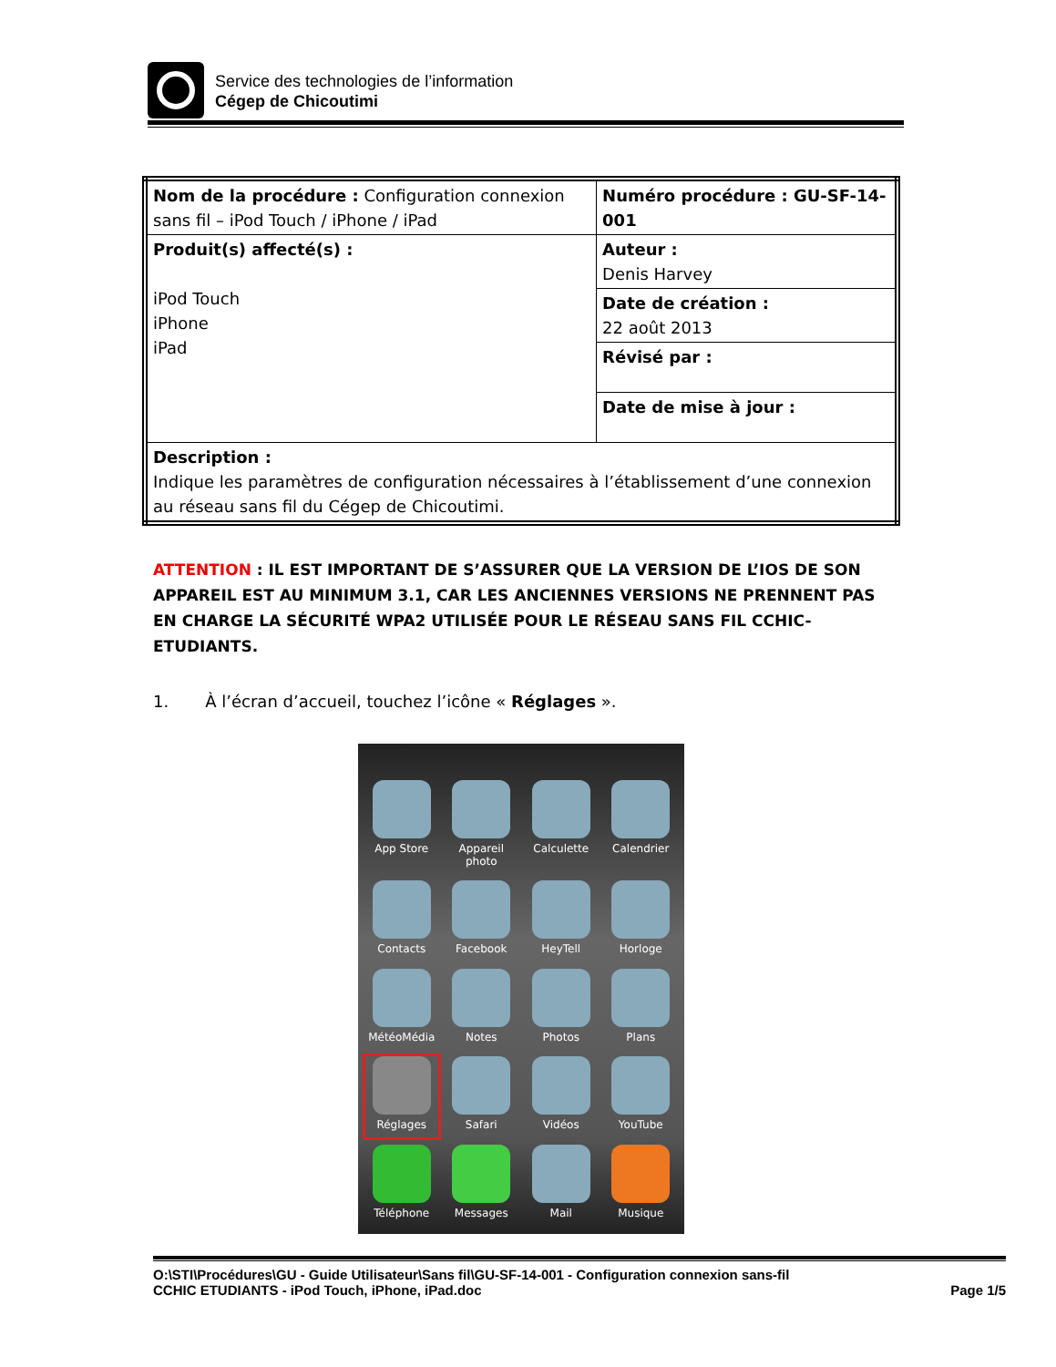Service des technologies de l’information
Cégep de Chicoutimi
| Nom de la procédure : Configuration connexion sans fil – iPod Touch / iPhone / iPad | Numéro procédure : GU-SF-14-001 |
| Produit(s) affecté(s) : iPod Touch iPhone iPad | Auteur : Denis Harvey |
| | Date de création : 22 août 2013 |
| | Révisé par : |
| | Date de mise à jour : |
| Description : Indique les paramètres de configuration nécessaires à l’établissement d’une connexion au réseau sans fil du Cégep de Chicoutimi. | |
ATTENTION : IL EST IMPORTANT DE S’ASSURER QUE LA VERSION DE L’IOS DE SON APPAREIL EST AU MINIMUM 3.1, CAR LES ANCIENNES VERSIONS NE PRENNENT PAS EN CHARGE LA SÉCURITÉ WPA2 UTILISÉE POUR LE RÉSEAU SANS FIL CCHIC-ETUDIANTS.
1. À l’écran d’accueil, touchez l’icône « Réglages ».
App Store
Appareil photo
Calculette
Calendrier
Contacts
Facebook
HeyTell
Horloge
MétéoMédia
Notes
Photos
Plans
Réglages
Safari
Vidéos
YouTube
Téléphone
Messages
Mail
Musique
O:\STI\Procédures\GU - Guide Utilisateur\Sans fil\GU-SF-14-001 - Configuration connexion sans-fil
CCHIC ETUDIANTS - iPod Touch, iPhone, iPad.doc Page 1/5